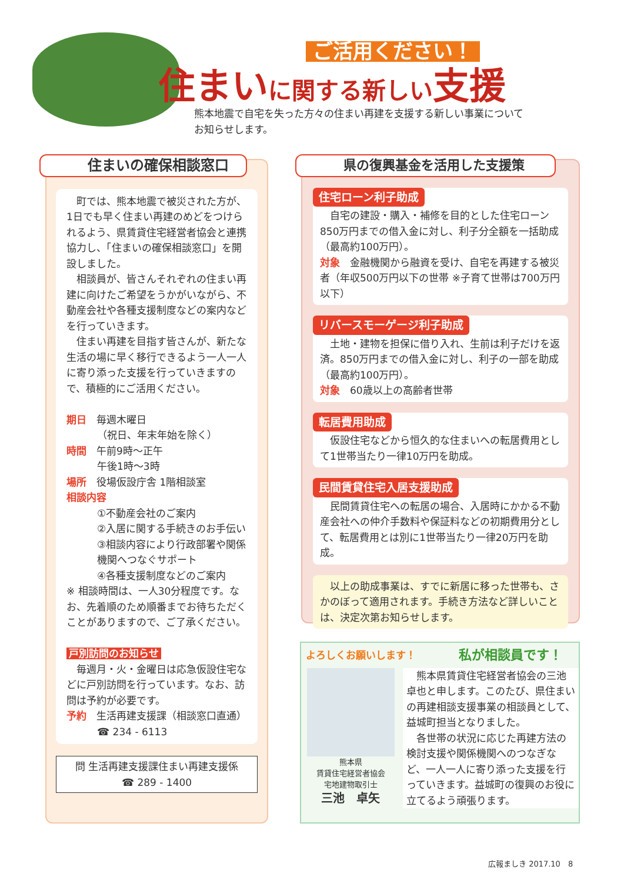ご活用ください！
住まいに関する新しい支援
熊本地震で自宅を失った方々の住まい再建を支援する新しい事業について
お知らせします。
住まいの確保相談窓口
町では、熊本地震で被災された方が、1日でも早く住まい再建のめどをつけられるよう、県賃貸住宅経営者協会と連携協力し、「住まいの確保相談窓口」を開設しました。
相談員が、皆さんそれぞれの住まい再建に向けたご希望をうかがいながら、不動産会社や各種支援制度などの案内などを行っていきます。
住まい再建を目指す皆さんが、新たな生活の場に早く移行できるよう一人一人に寄り添った支援を行っていきますので、積極的にご活用ください。
期日　毎週木曜日
（祝日、年末年始を除く）
時間　午前9時～正午
午後1時～3時
場所　役場仮設庁舎 1階相談室
相談内容
①不動産会社のご案内
②入居に関する手続きのお手伝い
③相談内容により行政部署や関係機関へつなぐサポート
④各種支援制度などのご案内
※ 相談時間は、一人30分程度です。なお、先着順のため順番までお待ちただくことがありますので、ご了承ください。
戸別訪問のお知らせ
毎週月・火・金曜日は応急仮設住宅などに戸別訪問を行っています。なお、訪問は予約が必要です。
予約　生活再建支援課（相談窓口直通）
☎ 234 - 6113
問 生活再建支援課住まい再建支援係
☎ 289 - 1400
県の復興基金を活用した支援策
住宅ローン利子助成
自宅の建設・購入・補修を目的とした住宅ローン850万円までの借入金に対し、利子分全額を一括助成（最高約100万円）。
対象　金融機関から融資を受け、自宅を再建する被災者（年収500万円以下の世帯 ※子育て世帯は700万円以下）
リバースモーゲージ利子助成
土地・建物を担保に借り入れ、生前は利子だけを返済。850万円までの借入金に対し、利子の一部を助成（最高約100万円）。
対象　60歳以上の高齢者世帯
転居費用助成
仮設住宅などから恒久的な住まいへの転居費用として1世帯当たり一律10万円を助成。
民間賃貸住宅入居支援助成
民間賃貸住宅への転居の場合、入居時にかかる不動産会社への仲介手数料や保証料などの初期費用分として、転居費用とは別に1世帯当たり一律20万円を助成。
　以上の助成事業は、すでに新居に移った世帯も、さかのぼって適用されます。手続き方法など詳しいことは、決定次第お知らせします。
よろしくお願いします！
私が相談員です！
熊本県
賃貸住宅経営者協会
宅地建物取引士
三池　卓矢
熊本県賃貸住宅経営者協会の三池卓也と申します。このたび、県住まいの再建相談支援事業の相談員として、益城町担当となりました。
各世帯の状況に応じた再建方法の検討支援や関係機関へのつなぎなど、一人一人に寄り添った支援を行っていきます。益城町の復興のお役に立てるよう頑張ります。
広報ましき 2017.10　8